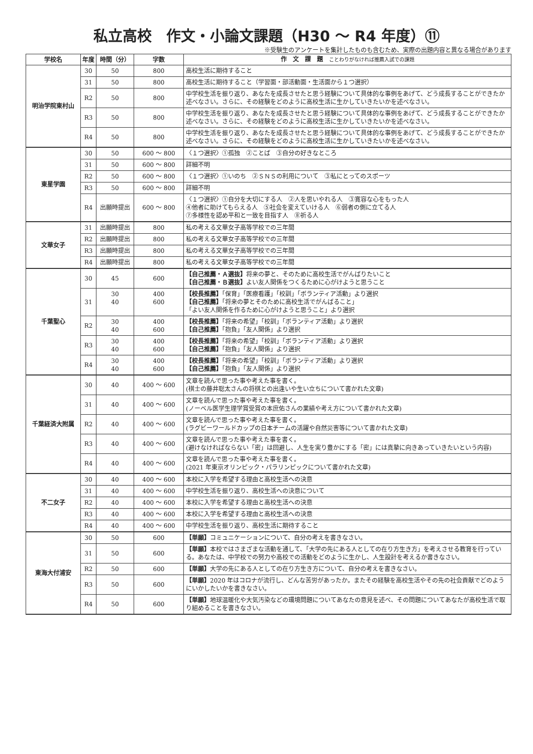私立高校　作文・小論文課題（H30 ～ R4 年度）⑪
※受験生のアンケートを集計したものも含むため、実際の出題内容と異なる場合があります
| 学校名 | 年度 | 時間（分） | 字数 | 作 文 課 題 ことわりがなければ推薦入試での課題 |
| --- | --- | --- | --- | --- |
| 明治学院東村山 | 30 | 50 | 800 | 高校生活に期待すること |
| | 31 | 50 | 800 | 高校生活に期待すること（学習面・部活動面・生活面から１つ選択） |
| | R2 | 50 | 800 | 中学校生活を振り返り、あなたを成長させたと思う経験について具体的な事例をあげて、どう成長することができたか述べなさい。さらに、その経験をどのように高校生活に生かしていきたいかを述べなさい。 |
| | R3 | 50 | 800 | 中学校生活を振り返り、あなたを成長させたと思う経験について具体的な事例をあげて、どう成長することができたか述べなさい。さらに、その経験をどのように高校生活に生かしていきたいかを述べなさい。 |
| | R4 | 50 | 800 | 中学校生活を振り返り、あなたを成長させたと思う経験について具体的な事例をあげて、どう成長することができたか述べなさい。さらに、その経験をどのように高校生活に生かしていきたいかを述べなさい。 |
| 東星学園 | 30 | 50 | 600 ～ 800 | 〈１つ選択〉①孤独 ②ことば ③自分の好きなところ |
| | 31 | 50 | 600 ～ 800 | 詳細不明 |
| | R2 | 50 | 600 ～ 800 | 〈１つ選択〉①いのち ②ＳＮＳの利用について ③私にとってのスポーツ |
| | R3 | 50 | 600 ～ 800 | 詳細不明 |
| | R4 | 出願時提出 | 600 ～ 800 | 〈１つ選択〉①自分を大切にする人 ②人を思いやれる人 ③寛容な心をもった人 ④他者に助けてもらえる人 ⑤社会を変えていける人 ⑥弱者の側に立てる人 ⑦多様性を認め平和と一致を目指す人 ⑧祈る人 |
| 文華女子 | 31 | 出願時提出 | 800 | 私の考える文華女子高等学校での三年間 |
| | R2 | 出願時提出 | 800 | 私の考える文華女子高等学校での三年間 |
| | R3 | 出願時提出 | 800 | 私の考える文華女子高等学校での三年間 |
| | R4 | 出願時提出 | 800 | 私の考える文華女子高等学校での三年間 |
| 千葉聖心 | 30 | 45 | 600 | 【自己推薦・Ａ選抜】 将来の夢と、そのために高校生活でがんばりたいこと 【自己推薦・Ｂ選抜】 よい友人関係をつくるために心がけようと思うこと |
| | 31 | 30 40 | 400 600 | 【校長推薦】 「保育」「医療看護」「校訓」「ボランティア活動」より選択 【自己推薦】 「将来の夢とそのために高校生活でがんばること」 「よい友人関係を作るために心がけようと思うこと」より選択 |
| | R2 | 30 40 | 400 600 | 【校長推薦】 「将来の希望」「校訓」「ボランティア活動」より選択 【自己推薦】 「抱負」「友人関係」より選択 |
| | R3 | 30 40 | 400 600 | 【校長推薦】 「将来の希望」「校訓」「ボランティア活動」より選択 【自己推薦】 「抱負」「友人関係」より選択 |
| | R4 | 30 40 | 400 600 | 【校長推薦】 「将来の希望」「校訓」「ボランティア活動」より選択 【自己推薦】 「抱負」「友人関係」より選択 |
| 千葉経済大附属 | 30 | 40 | 400 ～ 600 | 文章を読んで思った事や考えた事を書く。 (棋士の藤井聡太さんの将棋との出逢いや生い立ちについて書かれた文章) |
| | 31 | 40 | 400 ～ 600 | 文章を読んで思った事や考えた事を書く。 (ノーベル医学生理学賞受賞の本庶佑さんの業績や考え方について書かれた文章) |
| | R2 | 40 | 400 ～ 600 | 文章を読んで思った事や考えた事を書く。 (ラグビーワールドカップの日本チームの活躍や自然災害等について書かれた文章) |
| | R3 | 40 | 400 ～ 600 | 文章を読んで思った事や考えた事を書く。 (避けなければならない「密」は回避し、人生を実り豊かにする「密」には真摯に向きあっていきたいという内容) |
| | R4 | 40 | 400 ～ 600 | 文章を読んで思った事や考えた事を書く。 (2021 年東京オリンピック・パラリンピックについて書かれた文章) |
| 不二女子 | 30 | 40 | 400 ～ 600 | 本校に入学を希望する理由と高校生活への決意 |
| | 31 | 40 | 400 ～ 600 | 中学校生活を振り返り、高校生活への決意について |
| | R2 | 40 | 400 ～ 600 | 本校に入学を希望する理由と高校生活への決意 |
| | R3 | 40 | 400 ～ 600 | 本校に入学を希望する理由と高校生活への決意 |
| | R4 | 40 | 400 ～ 600 | 中学校生活を振り返り、高校生活に期待すること |
| 東海大付浦安 | 30 | 50 | 600 | 【単願】 コミュニケーションについて、自分の考えを書きなさい。 |
| | 31 | 50 | 600 | 【単願】 本校ではさまざまな活動を通して、「大学の先にある人としての在り方生き方」を考えさせる教育を行っている。あなたは、中学校での努力や高校での活動をどのように生かし、人生設計を考えるか書きなさい。 |
| | R2 | 50 | 600 | 【単願】 大学の先にある人としての在り方生き方について、自分の考えを書きなさい。 |
| | R3 | 50 | 600 | 【単願】 2020 年はコロナが流行し、どんな苦労があったか。またその経験を高校生活やその先の社会貢献でどのようにいかしたいかを書きなさい。 |
| | R4 | 50 | 600 | 【単願】 地球温暖化や大気汚染などの環境問題についてあなたの意見を述べ、その問題についてあなたが高校生活で取り組めることを書きなさい。 |